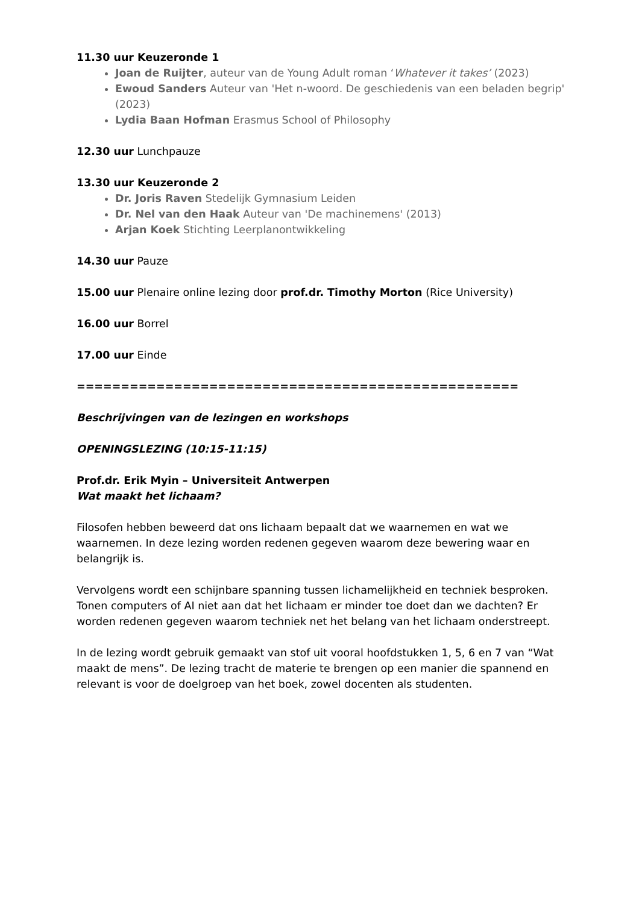11.30 uur Keuzeronde 1
Joan de Ruijter, auteur van de Young Adult roman ‘Whatever it takes’ (2023)
Ewoud Sanders Auteur van 'Het n-woord. De geschiedenis van een beladen begrip' (2023)
Lydia Baan Hofman Erasmus School of Philosophy
12.30 uur Lunchpauze
13.30 uur Keuzeronde 2
Dr. Joris Raven Stedelijk Gymnasium Leiden
Dr. Nel van den Haak Auteur van 'De machinemens' (2013)
Arjan Koek Stichting Leerplanontwikkeling
14.30 uur Pauze
15.00 uur Plenaire online lezing door prof.dr. Timothy Morton (Rice University)
16.00 uur Borrel
17.00 uur Einde
==================================================
Beschrijvingen van de lezingen en workshops
OPENINGSLEZING (10:15-11:15)
Prof.dr. Erik Myin – Universiteit Antwerpen
Wat maakt het lichaam?
Filosofen hebben beweerd dat ons lichaam bepaalt dat we waarnemen en wat we waarnemen. In deze lezing worden redenen gegeven waarom deze bewering waar en belangrijk is.
Vervolgens wordt een schijnbare spanning tussen lichamelijkheid en techniek besproken. Tonen computers of AI niet aan dat het lichaam er minder toe doet dan we dachten? Er worden redenen gegeven waarom techniek net het belang van het lichaam onderstreept.
In de lezing wordt gebruik gemaakt van stof uit vooral hoofdstukken 1, 5, 6 en 7 van “Wat maakt de mens”. De lezing tracht de materie te brengen op een manier die spannend en relevant is voor de doelgroep van het boek, zowel docenten als studenten.